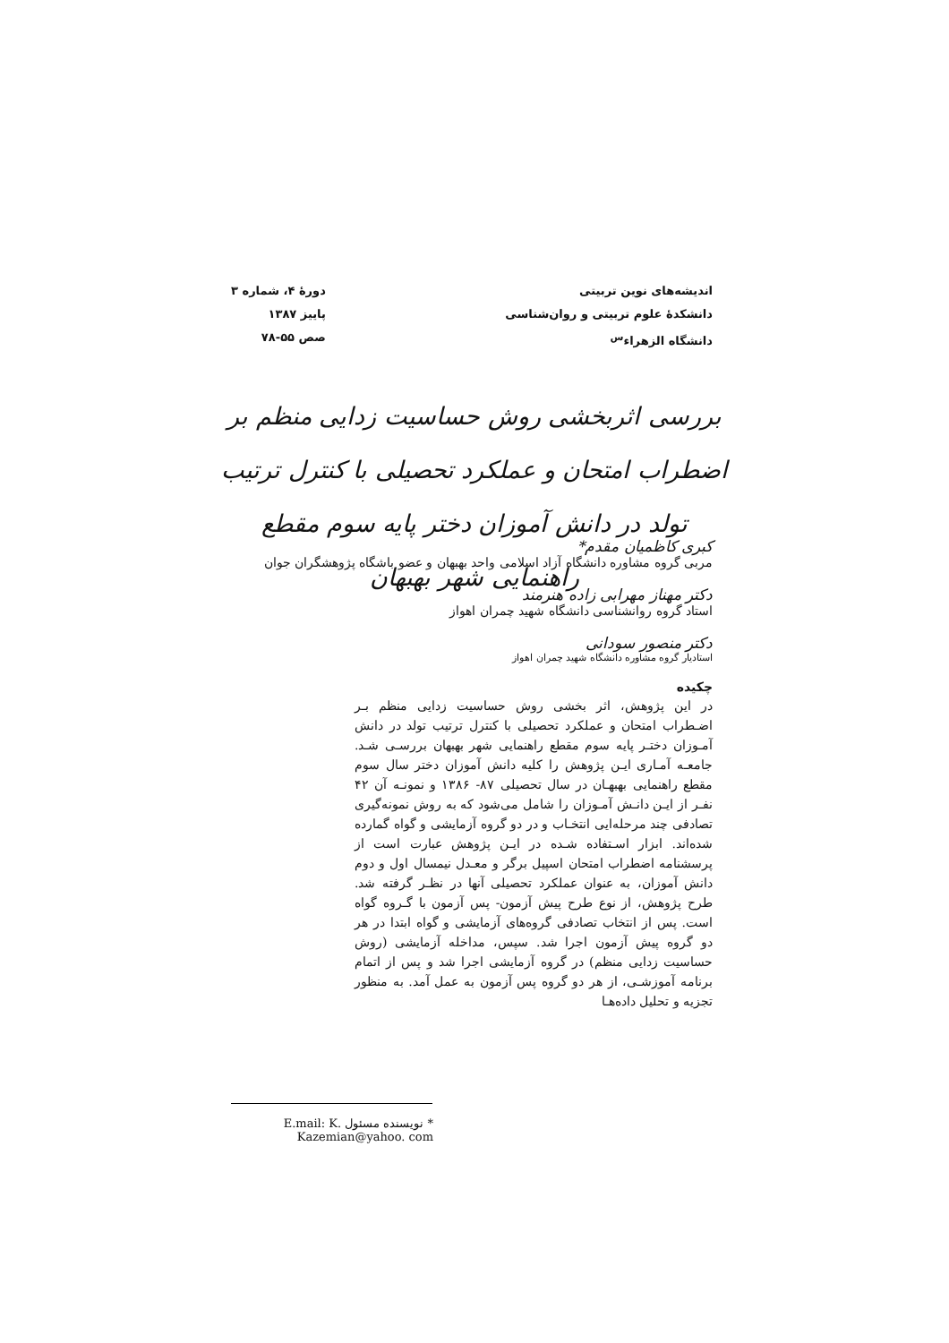اندیشه‌های نوین تربیتی
دانشکدهٔ علوم تربیتی و روان‌شناسی
دانشگاه الزهراء<sup>س</sup>
دورهٔ ۴، شماره ۳
پاییز ۱۳۸۷
صص ۵۵-۷۸
بررسی اثربخشی روش حساسیت زدایی منظم بر اضطراب امتحان و عملکرد تحصیلی با کنترل ترتیب تولد در دانش آموزان دختر پایه سوم مقطع راهنمایی شهر بهبهان
کبری کاظمیان مقدم*
مربی گروه مشاوره دانشگاه آزاد اسلامی واحد بهبهان و عضو باشگاه پژوهشگران جوان
دکتر مهناز مهرابی زاده هنرمند
استاد گروه روانشناسی دانشگاه شهید چمران اهواز
دکتر منصور سودانی
استادیار گروه مشاوره دانشگاه شهید چمران اهواز
چکیده
در این پژوهش، اثر بخشی روش حساسیت زدایی منظم بـر اضـطراب امتحان و عملکرد تحصیلی با کنترل ترتیب تولد در دانش آمـوزان دختـر پایه سوم مقطع راهنمایی شهر بهبهان بررسـی شـد. جامعـه آمـاری ایـن پژوهش را کلیه دانش آموزان دختر سال سوم مقطع راهنمایی بهبهـان در سال تحصیلی ۸۷- ۱۳۸۶ و نمونـه آن ۴۲ نفـر از ایـن دانـش آمـوزان را شامل می‌شود که به روش نمونه‌گیری تصادفی چند مرحله‌ایی انتخـاب و در دو گروه آزمایشی و گواه گمارده شده‌اند. ابزار اسـتفاده شـده در ایـن پژوهش عبارت است از پرسشنامه اضطراب امتحان اسپیل برگر و معـدل نیمسال اول و دوم دانش آموزان، به عنوان عملکرد تحصیلی آنها در نظـر گرفته شد. طرح پژوهش، از نوع طرح پیش آزمون- پس آزمون با گـروه گواه است. پس از انتخاب تصادفی گروه‌های آزمایشی و گواه ابتدا در هر دو گروه پیش آزمون اجرا شد. سپس، مداخله آزمایشی (روش حساسیت زدایی منظم) در گروه آزمایشی اجرا شد و پس از اتمام برنامه آموزشـی، از هر دو گروه پس آزمون به عمل آمد. به منظور تجزیه و تحلیل داده‌هـا
* نویسنده مسئول E.mail: K. Kazemian@yahoo. com